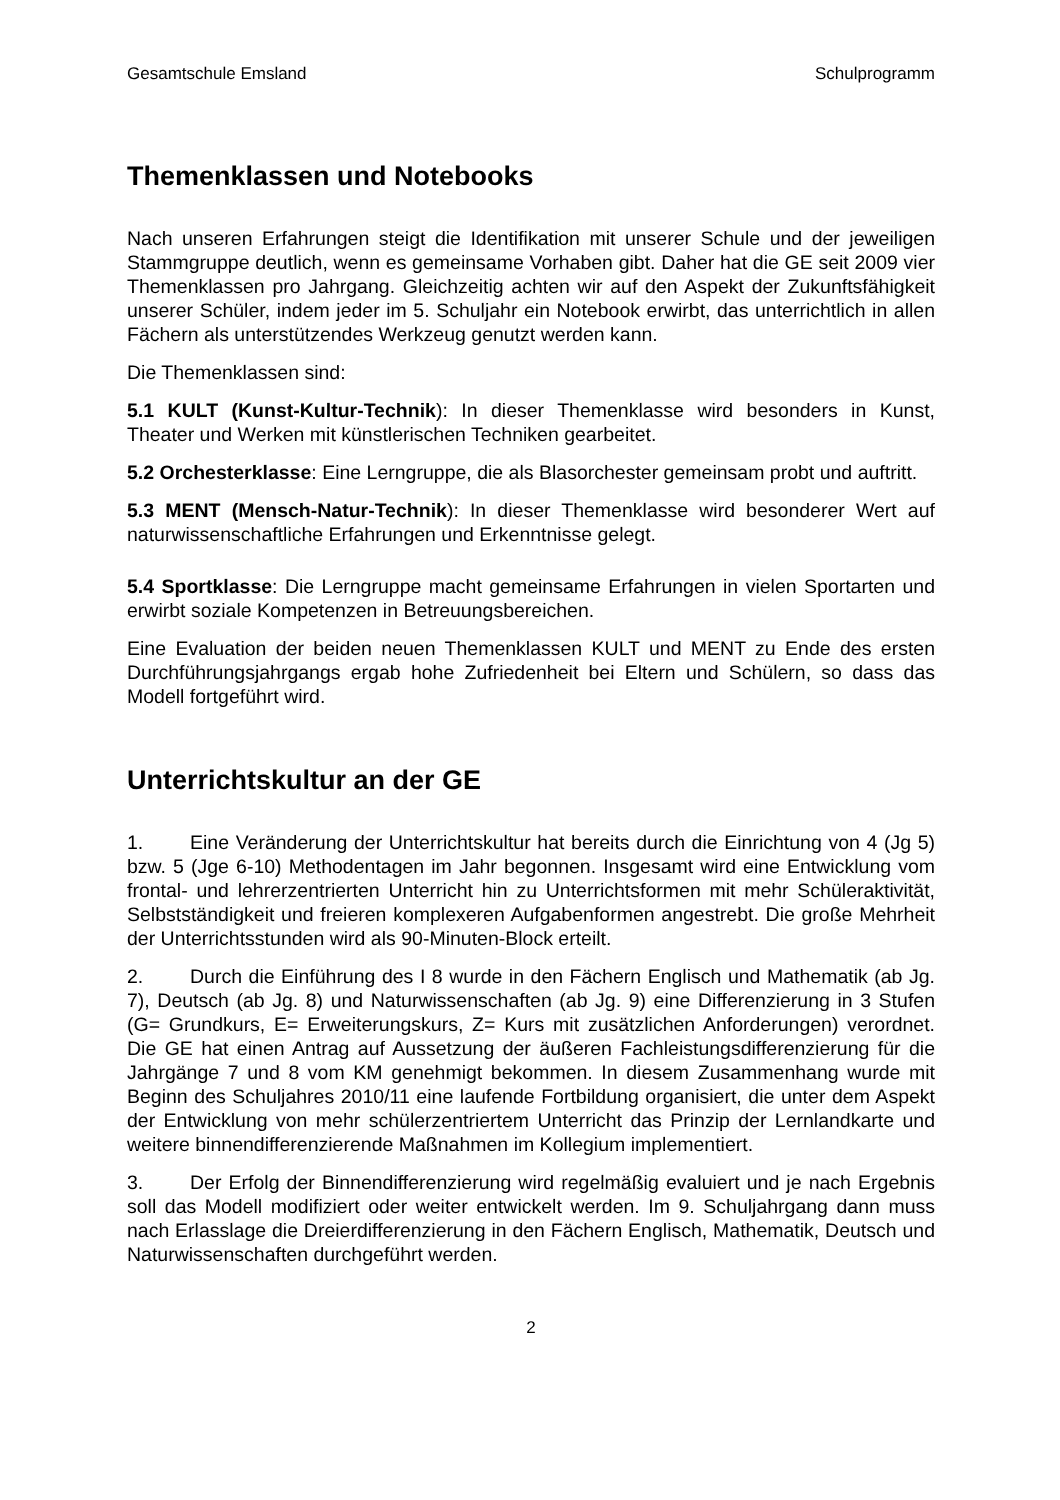Gesamtschule Emsland Schulprogramm
Themenklassen und Notebooks
Nach unseren Erfahrungen steigt die Identifikation mit unserer Schule und der jeweiligen Stammgruppe deutlich, wenn es gemeinsame Vorhaben gibt. Daher hat die GE seit 2009 vier Themenklassen pro Jahrgang. Gleichzeitig achten wir auf den Aspekt der Zukunftsfähigkeit unserer Schüler, indem jeder im 5. Schuljahr ein Notebook erwirbt, das unterrichtlich in allen Fächern als unterstützendes Werkzeug genutzt werden kann.
Die Themenklassen sind:
5.1 KULT (Kunst-Kultur-Technik): In dieser Themenklasse wird besonders in Kunst, Theater und Werken mit künstlerischen Techniken gearbeitet.
5.2 Orchesterklasse: Eine Lerngruppe, die als Blasorchester gemeinsam probt und auftritt.
5.3 MENT (Mensch-Natur-Technik): In dieser Themenklasse wird besonderer Wert auf naturwissenschaftliche Erfahrungen und Erkenntnisse gelegt.
5.4 Sportklasse: Die Lerngruppe macht gemeinsame Erfahrungen in vielen Sportarten und erwirbt soziale Kompetenzen in Betreuungsbereichen.
Eine Evaluation der beiden neuen Themenklassen KULT und MENT zu Ende des ersten Durchführungsjahrgangs ergab hohe Zufriedenheit bei Eltern und Schülern, so dass das Modell fortgeführt wird.
Unterrichtskultur an der GE
1. Eine Veränderung der Unterrichtskultur hat bereits durch die Einrichtung von 4 (Jg 5) bzw. 5 (Jge 6-10) Methodentagen im Jahr begonnen. Insgesamt wird eine Entwicklung vom frontal- und lehrerzentrierten Unterricht hin zu Unterrichtsformen mit mehr Schüleraktivität, Selbstständigkeit und freieren komplexeren Aufgabenformen angestrebt. Die große Mehrheit der Unterrichtsstunden wird als 90-Minuten-Block erteilt.
2. Durch die Einführung des I 8 wurde in den Fächern Englisch und Mathematik (ab Jg. 7), Deutsch (ab Jg. 8) und Naturwissenschaften (ab Jg. 9) eine Differenzierung in 3 Stufen (G= Grundkurs, E= Erweiterungskurs, Z= Kurs mit zusätzlichen Anforderungen) verordnet. Die GE hat einen Antrag auf Aussetzung der äußeren Fachleistungsdifferenzierung für die Jahrgänge 7 und 8 vom KM genehmigt bekommen. In diesem Zusammenhang wurde mit Beginn des Schuljahres 2010/11 eine laufende Fortbildung organisiert, die unter dem Aspekt der Entwicklung von mehr schülerzentriertem Unterricht das Prinzip der Lernlandkarte und weitere binnendifferenzierende Maßnahmen im Kollegium implementiert.
3. Der Erfolg der Binnendifferenzierung wird regelmäßig evaluiert und je nach Ergebnis soll das Modell modifiziert oder weiter entwickelt werden. Im 9. Schuljahrgang dann muss nach Erlasslage die Dreierdifferenzierung in den Fächern Englisch, Mathematik, Deutsch und Naturwissenschaften durchgeführt werden.
2